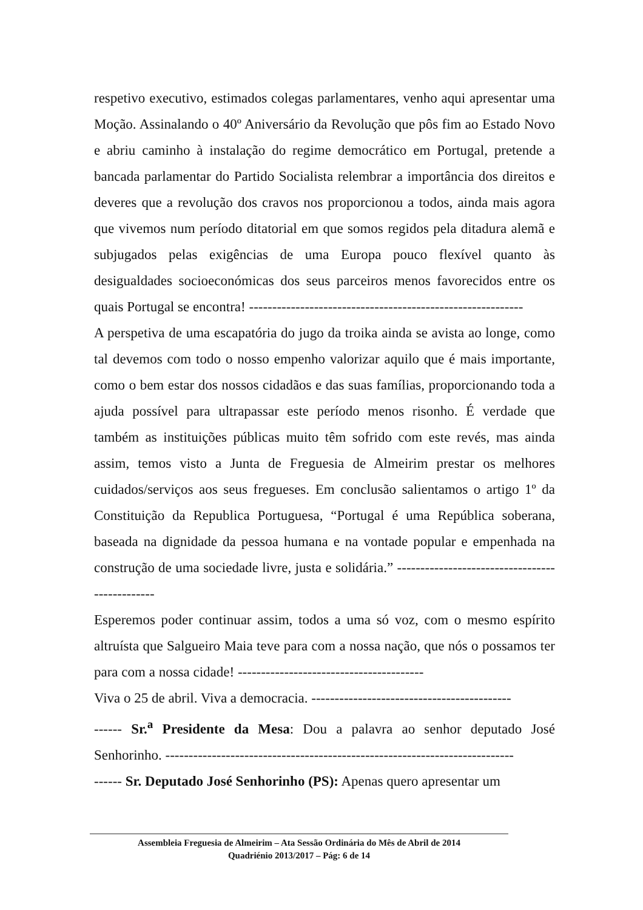respetivo executivo, estimados colegas parlamentares, venho aqui apresentar uma Moção. Assinalando o 40º Aniversário da Revolução que pôs fim ao Estado Novo e abriu caminho à instalação do regime democrático em Portugal, pretende a bancada parlamentar do Partido Socialista relembrar a importância dos direitos e deveres que a revolução dos cravos nos proporcionou a todos, ainda mais agora que vivemos num período ditatorial em que somos regidos pela ditadura alemã e subjugados pelas exigências de uma Europa pouco flexível quanto às desigualdades socioeconómicas dos seus parceiros menos favorecidos entre os quais Portugal se encontra! -----------------------------------------------------------
A perspetiva de uma escapatória do jugo da troika ainda se avista ao longe, como tal devemos com todo o nosso empenho valorizar aquilo que é mais importante, como o bem estar dos nossos cidadãos e das suas famílias, proporcionando toda a ajuda possível para ultrapassar este período menos risonho. É verdade que também as instituições públicas muito têm sofrido com este revés, mas ainda assim, temos visto a Junta de Freguesia de Almeirim prestar os melhores cuidados/serviços aos seus fregueses. Em conclusão salientamos o artigo 1º da Constituição da Republica Portuguesa, “Portugal é uma República soberana, baseada na dignidade da pessoa humana e na vontade popular e empenhada na construção de uma sociedade livre, justa e solidária.” -----------------------------------------------
Esperemos poder continuar assim, todos a uma só voz, com o mesmo espírito altruísta que Salgueiro Maia teve para com a nossa nação, que nós o possamos ter para com a nossa cidade! ----------------------------------------
Viva o 25 de abril. Viva a democracia. -------------------------------------------
------ Sr.<sup>a</sup> Presidente da Mesa: Dou a palavra ao senhor deputado José Senhorinho. ---------------------------------------------------------------------------
------ Sr. Deputado José Senhorinho (PS): Apenas quero apresentar um
Assembleia Freguesia de Almeirim – Ata Sessão Ordinária do Mês de Abril de 2014
Quadriénio 2013/2017 – Pág: 6 de 14